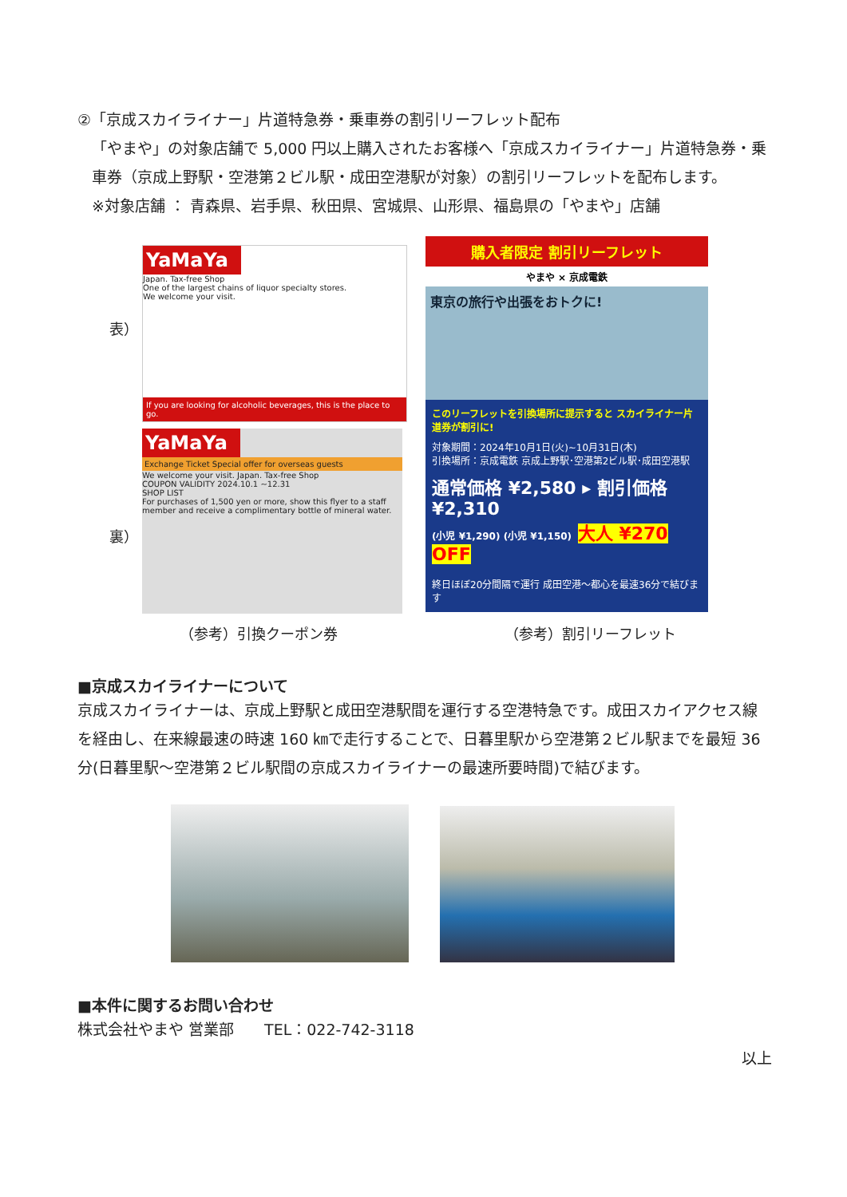②「京成スカイライナー」片道特急券・乗車券の割引リーフレット配布
「やまや」の対象店舗で 5,000 円以上購入されたお客様へ「京成スカイライナー」片道特急券・乗車券（京成上野駅・空港第２ビル駅・成田空港駅が対象）の割引リーフレットを配布します。
※対象店舗 ： 青森県、岩手県、秋田県、宮城県、山形県、福島県の「やまや」店舗
表）
YaMaYa
Japan. Tax-free Shop
One of the largest chains of liquor specialty stores.
We welcome your visit.
If you are looking for alcoholic beverages, this is the place to go.
裏）
YaMaYa
Exchange Ticket Special offer for overseas guests
We welcome your visit. Japan. Tax-free Shop
COUPON VALIDITY 2024.10.1 ~12.31
SHOP LIST
For purchases of 1,500 yen or more, show this flyer to a staff member and receive a complimentary bottle of mineral water.
購入者限定 割引リーフレット
やまや × 京成電鉄
東京の旅行や出張をおトクに!
このリーフレットを引換場所に提示すると スカイライナー片道券が割引に!
対象期間：2024年10月1日(火)~10月31日(木)
引換場所：京成電鉄 京成上野駅･空港第2ビル駅･成田空港駅
通常価格 ¥2,580 ▸ 割引価格 ¥2,310
(小児 ¥1,290) (小児 ¥1,150) 大人 ¥270 OFF
終日ほぼ20分間隔で運行 成田空港～都心を最速36分で結びます
（参考）引換クーポン券 （参考）割引リーフレット
■京成スカイライナーについて
京成スカイライナーは、京成上野駅と成田空港駅間を運行する空港特急です。成田スカイアクセス線を経由し、在来線最速の時速 160 ㎞で走行することで、日暮里駅から空港第２ビル駅までを最短 36 分(日暮里駅～空港第２ビル駅間の京成スカイライナーの最速所要時間)で結びます。
■本件に関するお問い合わせ
株式会社やまや 営業部　　TEL：022-742-3118
以上